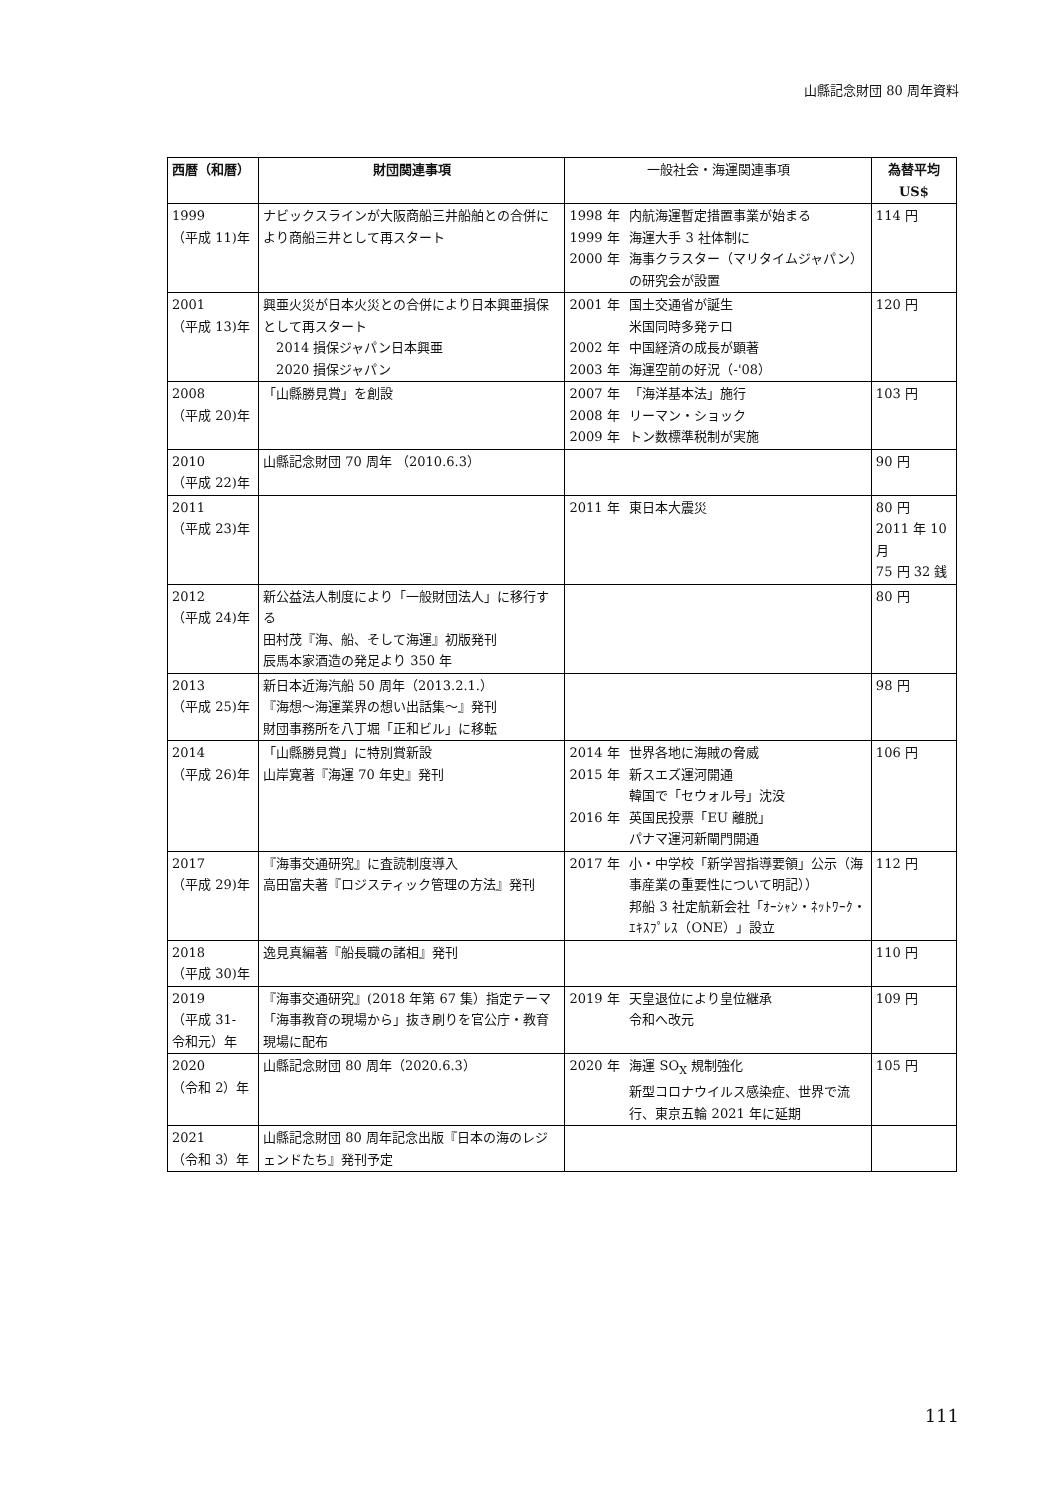山縣記念財団 80 周年資料
| 西暦（和暦） | 財団関連事項 | 一般社会・海運関連事項 | 為替平均 US$ |
| --- | --- | --- | --- |
| 1999 （平成 11)年 | ナビックスラインが大阪商船三井船舶との合併により商船三井として再スタート | 1998 年 内航海運暫定措置事業が始まる 1999 年 海運大手 3 社体制に 2000 年 海事クラスター（マリタイムジャパン）の研究会が設置 | 114 円 |
| 2001 （平成 13)年 | 興亜火災が日本火災との合併により日本興亜損保として再スタート 2014 損保ジャパン日本興亜 2020 損保ジャパン | 2001 年 国土交通省が誕生 米国同時多発テロ 2002 年 中国経済の成長が顕著 2003 年 海運空前の好況（-'08） | 120 円 |
| 2008 （平成 20)年 | 「山縣勝見賞」を創設 | 2007 年 「海洋基本法」施行 2008 年 リーマン・ショック 2009 年 トン数標準税制が実施 | 103 円 |
| 2010 （平成 22)年 | 山縣記念財団 70 周年 （2010.6.3） | | 90 円 |
| 2011 （平成 23)年 | | 2011 年 東日本大震災 | 80 円 2011 年 10 月 75 円 32 銭 |
| 2012 （平成 24)年 | 新公益法人制度により「一般財団法人」に移行する 田村茂『海、船、そして海運』初版発刊 辰馬本家酒造の発足より 350 年 | | 80 円 |
| 2013 （平成 25)年 | 新日本近海汽船 50 周年（2013.2.1.） 『海想～海運業界の想い出話集～』発刊 財団事務所を八丁堀「正和ビル」に移転 | | 98 円 |
| 2014 （平成 26)年 | 「山縣勝見賞」に特別賞新設 山岸寛著『海運 70 年史』発刊 | 2014 年 世界各地に海賊の脅威 2015 年 新スエズ運河開通 韓国で「セウォル号」沈没 2016 年 英国民投票「EU 離脱」 パナマ運河新閘門開通 | 106 円 |
| 2017 （平成 29)年 | 『海事交通研究』に査読制度導入 高田富夫著『ロジスティック管理の方法』発刊 | 2017 年 小・中学校「新学習指導要領」公示（海事産業の重要性について明記）） 邦船 3 社定航新会社「ｵｰｼｬﾝ・ﾈｯﾄﾜｰｸ・ｴｷｽﾌﾟﾚｽ（ONE）」設立 | 112 円 |
| 2018 （平成 30)年 | 逸見真編著『船長職の諸相』発刊 | | 110 円 |
| 2019 （平成 31- 令和元）年 | 『海事交通研究』(2018 年第 67 集）指定テーマ「海事教育の現場から」抜き刷りを官公庁・教育現場に配布 | 2019 年 天皇退位により皇位継承 令和へ改元 | 109 円 |
| 2020 （令和 2）年 | 山縣記念財団 80 周年（2020.6.3） | 2020 年 海運 SO<sub>X</sub> 規制強化 新型コロナウイルス感染症、世界で流行、東京五輪 2021 年に延期 | 105 円 |
| 2021 （令和 3）年 | 山縣記念財団 80 周年記念出版『日本の海のレジェンドたち』発刊予定 | | |
111